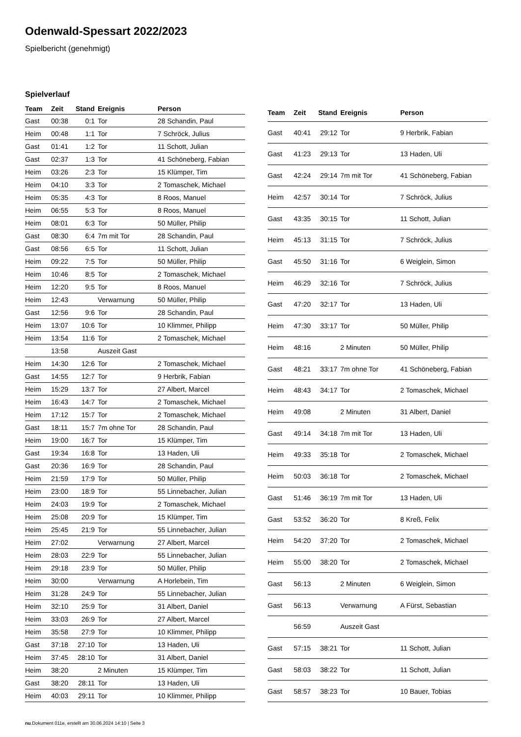Odenwald-Spessart 2022/2023
Spielbericht (genehmigt)
Spielverlauf
| Team | Zeit | Stand | Ereignis | Person |
| --- | --- | --- | --- | --- |
| Gast | 00:38 | 0:1 | Tor | 28 Schandin, Paul |
| Heim | 00:48 | 1:1 | Tor | 7 Schröck, Julius |
| Gast | 01:41 | 1:2 | Tor | 11 Schott, Julian |
| Gast | 02:37 | 1:3 | Tor | 41 Schöneberg, Fabian |
| Heim | 03:26 | 2:3 | Tor | 15 Klümper, Tim |
| Heim | 04:10 | 3:3 | Tor | 2 Tomaschek, Michael |
| Heim | 05:35 | 4:3 | Tor | 8 Roos, Manuel |
| Heim | 06:55 | 5:3 | Tor | 8 Roos, Manuel |
| Heim | 08:01 | 6:3 | Tor | 50 Müller, Philip |
| Gast | 08:30 | 6:4 | 7m mit Tor | 28 Schandin, Paul |
| Gast | 08:56 | 6:5 | Tor | 11 Schott, Julian |
| Heim | 09:22 | 7:5 | Tor | 50 Müller, Philip |
| Heim | 10:46 | 8:5 | Tor | 2 Tomaschek, Michael |
| Heim | 12:20 | 9:5 | Tor | 8 Roos, Manuel |
| Heim | 12:43 | | Verwarnung | 50 Müller, Philip |
| Gast | 12:56 | 9:6 | Tor | 28 Schandin, Paul |
| Heim | 13:07 | 10:6 | Tor | 10 Klimmer, Philipp |
| Heim | 13:54 | 11:6 | Tor | 2 Tomaschek, Michael |
| | 13:58 | | Auszeit Gast | |
| Heim | 14:30 | 12:6 | Tor | 2 Tomaschek, Michael |
| Gast | 14:55 | 12:7 | Tor | 9 Herbrik, Fabian |
| Heim | 15:29 | 13:7 | Tor | 27 Albert, Marcel |
| Heim | 16:43 | 14:7 | Tor | 2 Tomaschek, Michael |
| Heim | 17:12 | 15:7 | Tor | 2 Tomaschek, Michael |
| Gast | 18:11 | 15:7 | 7m ohne Tor | 28 Schandin, Paul |
| Heim | 19:00 | 16:7 | Tor | 15 Klümper, Tim |
| Gast | 19:34 | 16:8 | Tor | 13 Haden, Uli |
| Gast | 20:36 | 16:9 | Tor | 28 Schandin, Paul |
| Heim | 21:59 | 17:9 | Tor | 50 Müller, Philip |
| Heim | 23:00 | 18:9 | Tor | 55 Linnebacher, Julian |
| Heim | 24:03 | 19:9 | Tor | 2 Tomaschek, Michael |
| Heim | 25:08 | 20:9 | Tor | 15 Klümper, Tim |
| Heim | 25:45 | 21:9 | Tor | 55 Linnebacher, Julian |
| Heim | 27:02 | | Verwarnung | 27 Albert, Marcel |
| Heim | 28:03 | 22:9 | Tor | 55 Linnebacher, Julian |
| Heim | 29:18 | 23:9 | Tor | 50 Müller, Philip |
| Heim | 30:00 | | Verwarnung | A Horlebein, Tim |
| Heim | 31:28 | 24:9 | Tor | 55 Linnebacher, Julian |
| Heim | 32:10 | 25:9 | Tor | 31 Albert, Daniel |
| Heim | 33:03 | 26:9 | Tor | 27 Albert, Marcel |
| Heim | 35:58 | 27:9 | Tor | 10 Klimmer, Philipp |
| Gast | 37:18 | 27:10 | Tor | 13 Haden, Uli |
| Heim | 37:45 | 28:10 | Tor | 31 Albert, Daniel |
| Heim | 38:20 | | 2 Minuten | 15 Klümper, Tim |
| Gast | 38:20 | 28:11 | Tor | 13 Haden, Uli |
| Heim | 40:03 | 29:11 | Tor | 10 Klimmer, Philipp |
| Team | Zeit | Stand | Ereignis | Person |
| --- | --- | --- | --- | --- |
| Gast | 40:41 | 29:12 | Tor | 9 Herbrik, Fabian |
| Gast | 41:23 | 29:13 | Tor | 13 Haden, Uli |
| Gast | 42:24 | 29:14 | 7m mit Tor | 41 Schöneberg, Fabian |
| Heim | 42:57 | 30:14 | Tor | 7 Schröck, Julius |
| Gast | 43:35 | 30:15 | Tor | 11 Schott, Julian |
| Heim | 45:13 | 31:15 | Tor | 7 Schröck, Julius |
| Gast | 45:50 | 31:16 | Tor | 6 Weiglein, Simon |
| Heim | 46:29 | 32:16 | Tor | 7 Schröck, Julius |
| Gast | 47:20 | 32:17 | Tor | 13 Haden, Uli |
| Heim | 47:30 | 33:17 | Tor | 50 Müller, Philip |
| Heim | 48:16 | | 2 Minuten | 50 Müller, Philip |
| Gast | 48:21 | 33:17 | 7m ohne Tor | 41 Schöneberg, Fabian |
| Heim | 48:43 | 34:17 | Tor | 2 Tomaschek, Michael |
| Heim | 49:08 | | 2 Minuten | 31 Albert, Daniel |
| Gast | 49:14 | 34:18 | 7m mit Tor | 13 Haden, Uli |
| Heim | 49:33 | 35:18 | Tor | 2 Tomaschek, Michael |
| Heim | 50:03 | 36:18 | Tor | 2 Tomaschek, Michael |
| Gast | 51:46 | 36:19 | 7m mit Tor | 13 Haden, Uli |
| Gast | 53:52 | 36:20 | Tor | 8 Kreß, Felix |
| Heim | 54:20 | 37:20 | Tor | 2 Tomaschek, Michael |
| Heim | 55:00 | 38:20 | Tor | 2 Tomaschek, Michael |
| Gast | 56:13 | | 2 Minuten | 6 Weiglein, Simon |
| Gast | 56:13 | | Verwarnung | A Fürst, Sebastian |
| | 56:59 | | Auszeit Gast | |
| Gast | 57:15 | 38:21 | Tor | 11 Schott, Julian |
| Gast | 58:03 | 38:22 | Tor | 11 Schott, Julian |
| Gast | 58:57 | 38:23 | Tor | 10 Bauer, Tobias |
nu.Dokument 011e, erstellt am 30.06.2024 14:10 | Seite 3